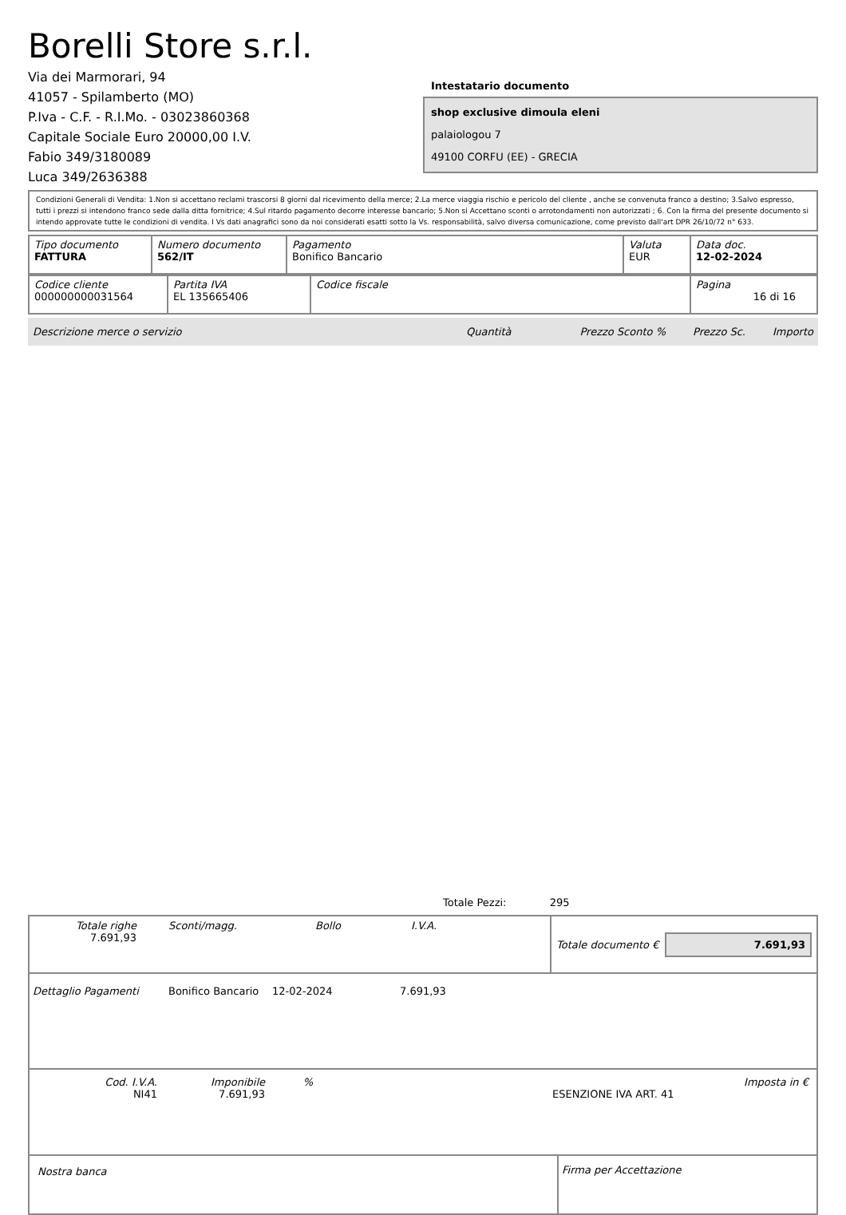Borelli Store s.r.l.
Via dei Marmorari, 94
41057 - Spilamberto (MO)
P.Iva - C.F. - R.I.Mo. - 03023860368
Capitale Sociale Euro 20000,00 I.V.
Fabio 349/3180089
Luca 349/2636388
Intestatario documento
shop exclusive dimoula eleni
palaiologou 7
49100 CORFU (EE) - GRECIA
Condizioni Generali di Vendita: 1.Non si accettano reclami trascorsi 8 giorni dal ricevimento della merce; 2.La merce viaggia rischio e pericolo del cliente , anche se convenuta franco a destino; 3.Salvo espresso, tutti i prezzi si intendono franco sede dalla ditta fornitrice; 4.Sul ritardo pagamento decorre interesse bancario; 5.Non si Accettano sconti o arrotondamenti non autorizzati ; 6. Con la firma del presente documento si intendo approvate tutte le condizioni di vendita. I Vs dati anagrafici sono da noi considerati esatti sotto la Vs. responsabilità, salvo diversa comunicazione, come previsto dall'art DPR 26/10/72 n° 633.
| Tipo documento FATTURA | Numero documento 562/IT | Pagamento Bonifico Bancario | Valuta EUR | Data doc. 12-02-2024 |
| Codice cliente 000000000031564 | Partita IVA EL 135665406 | Codice fiscale | Pagina 16 di 16 |
Descrizione merce o servizio Quantità Prezzo Sconto % Prezzo Sc. Importo
Totale Pezzi: 295
Totale righe
7.691,93
Sconti/magg. Bollo I.V.A.
Totale documento €
7.691,93
Dettaglio Pagamenti Bonifico Bancario 12-02-2024 7.691,93
Cod. I.V.A.
NI41
Imponibile
7.691,93
%
ESENZIONE IVA ART. 41 Imposta in €
Nostra banca Firma per Accettazione